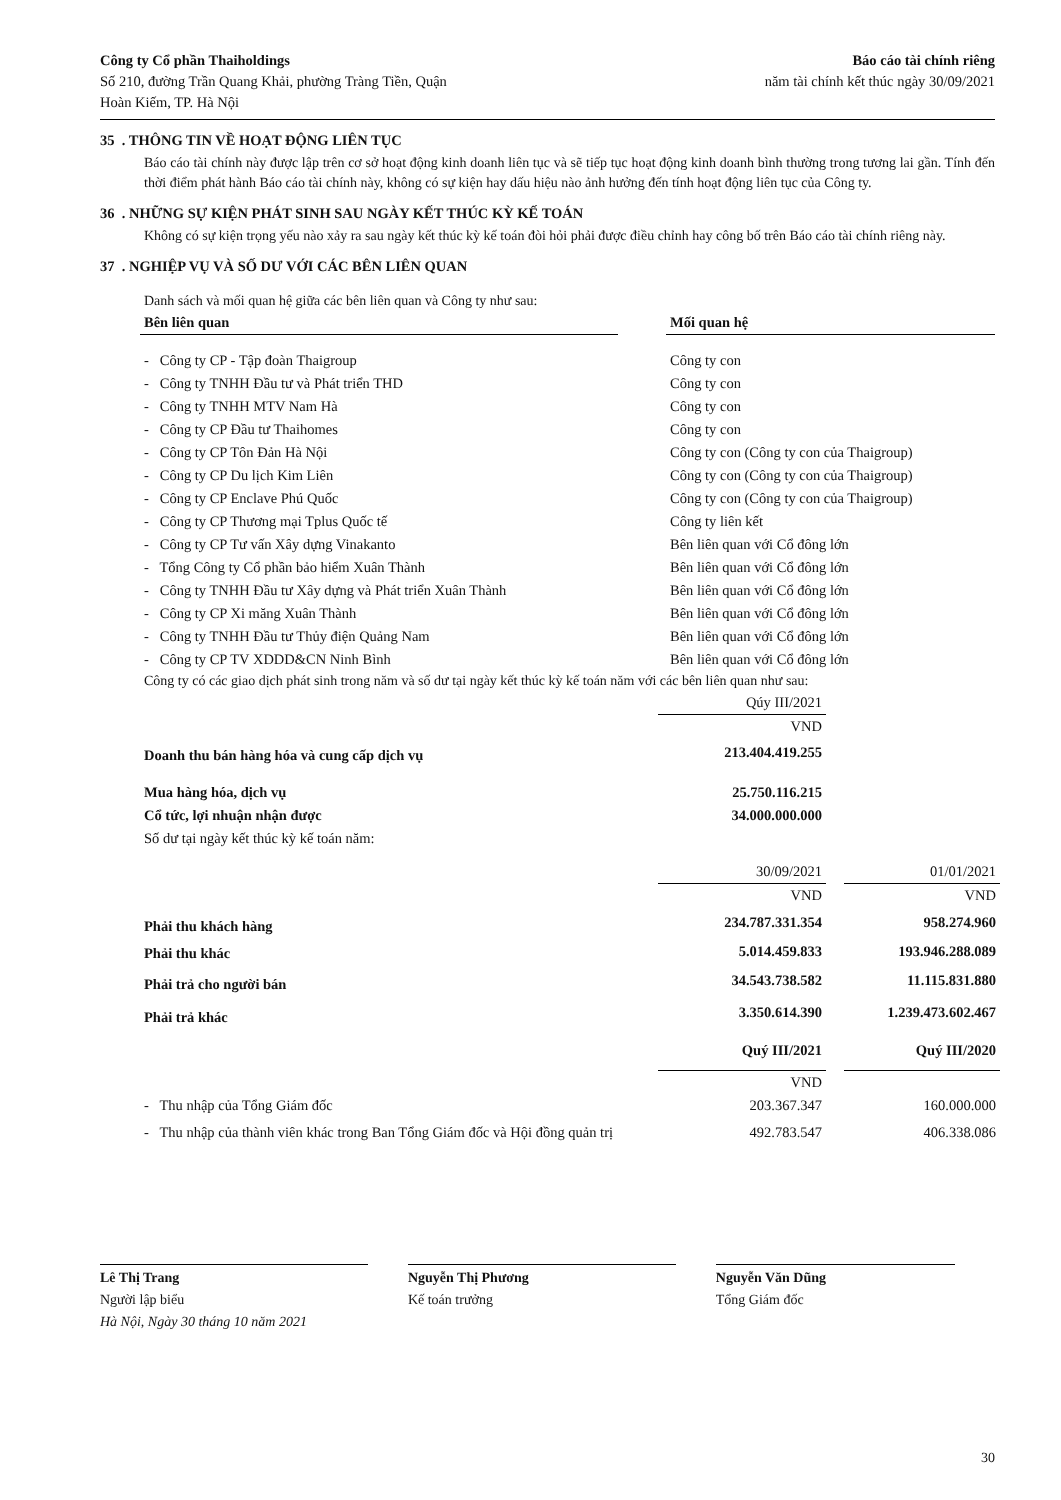Công ty Cổ phần Thaiholdings
Số 210, đường Trần Quang Khải, phường Tràng Tiền, Quận
Hoàn Kiếm, TP. Hà Nội
Báo cáo tài chính riêng
năm tài chính kết thúc ngày 30/09/2021
35 . THÔNG TIN VỀ HOẠT ĐỘNG LIÊN TỤC
Báo cáo tài chính này được lập trên cơ sở hoạt động kinh doanh liên tục và sẽ tiếp tục hoạt động kinh doanh bình thường trong tương lai gần. Tính đến thời điểm phát hành Báo cáo tài chính này, không có sự kiện hay dấu hiệu nào ảnh hưởng đến tính hoạt động liên tục của Công ty.
36 . NHỮNG SỰ KIỆN PHÁT SINH SAU NGÀY KẾT THÚC KỲ KẾ TOÁN
Không có sự kiện trọng yếu nào xảy ra sau ngày kết thúc kỳ kế toán đòi hỏi phải được điều chỉnh hay công bố trên Báo cáo tài chính riêng này.
37 . NGHIỆP VỤ VÀ SỐ DƯ VỚI CÁC BÊN LIÊN QUAN
Danh sách và mối quan hệ giữa các bên liên quan và Công ty như sau:
| Bên liên quan | | Mối quan hệ |
| --- | --- | --- |
| - Công ty CP - Tập đoàn Thaigroup | | Công ty con |
| - Công ty TNHH Đầu tư và Phát triển THD | | Công ty con |
| - Công ty TNHH MTV Nam Hà | | Công ty con |
| - Công ty CP Đầu tư Thaihomes | | Công ty con |
| - Công ty CP Tôn Đản Hà Nội | | Công ty con (Công ty con của Thaigroup) |
| - Công ty CP Du lịch Kim Liên | | Công ty con (Công ty con của Thaigroup) |
| - Công ty CP Enclave Phú Quốc | | Công ty con (Công ty con của Thaigroup) |
| - Công ty CP Thương mại Tplus Quốc tế | | Công ty liên kết |
| - Công ty CP Tư vấn Xây dựng Vinakanto | | Bên liên quan với Cổ đông lớn |
| - Tổng Công ty Cổ phần bảo hiểm Xuân Thành | | Bên liên quan với Cổ đông lớn |
| - Công ty TNHH Đầu tư Xây dựng và Phát triển Xuân Thành | | Bên liên quan với Cổ đông lớn |
| - Công ty CP Xi măng Xuân Thành | | Bên liên quan với Cổ đông lớn |
| - Công ty TNHH Đầu tư Thủy điện Quảng Nam | | Bên liên quan với Cổ đông lớn |
| - Công ty CP TV XDDD&CN Ninh Bình | | Bên liên quan với Cổ đông lớn |
Công ty có các giao dịch phát sinh trong năm và số dư tại ngày kết thúc kỳ kế toán năm với các bên liên quan như sau:
| | Qúy III/2021 | | |
| | VND | | |
| Doanh thu bán hàng hóa và cung cấp dịch vụ | 213.404.419.255 | | |
| Mua hàng hóa, dịch vụ | 25.750.116.215 | | |
| Cổ tức, lợi nhuận nhận được | 34.000.000.000 | | |
| Số dư tại ngày kết thúc kỳ kế toán năm: | | | |
| | 30/09/2021 | | 01/01/2021 |
| | VND | | VND |
| Phải thu khách hàng | 234.787.331.354 | | 958.274.960 |
| Phải thu khác | 5.014.459.833 | | 193.946.288.089 |
| Phải trả cho người bán | 34.543.738.582 | | 11.115.831.880 |
| Phải trả khác | 3.350.614.390 | | 1.239.473.602.467 |
| | Quý III/2021 | | Quý III/2020 |
| | VND | | |
| - Thu nhập của Tổng Giám đốc | 203.367.347 | | 160.000.000 |
| - Thu nhập của thành viên khác trong Ban Tổng Giám đốc và Hội đồng quản trị | 492.783.547 | | 406.338.086 |
Lê Thị Trang
Người lập biểu
Hà Nội, Ngày 30 tháng 10 năm 2021
Nguyễn Thị Phương
Kế toán trưởng
Nguyễn Văn Dũng
Tổng Giám đốc
30